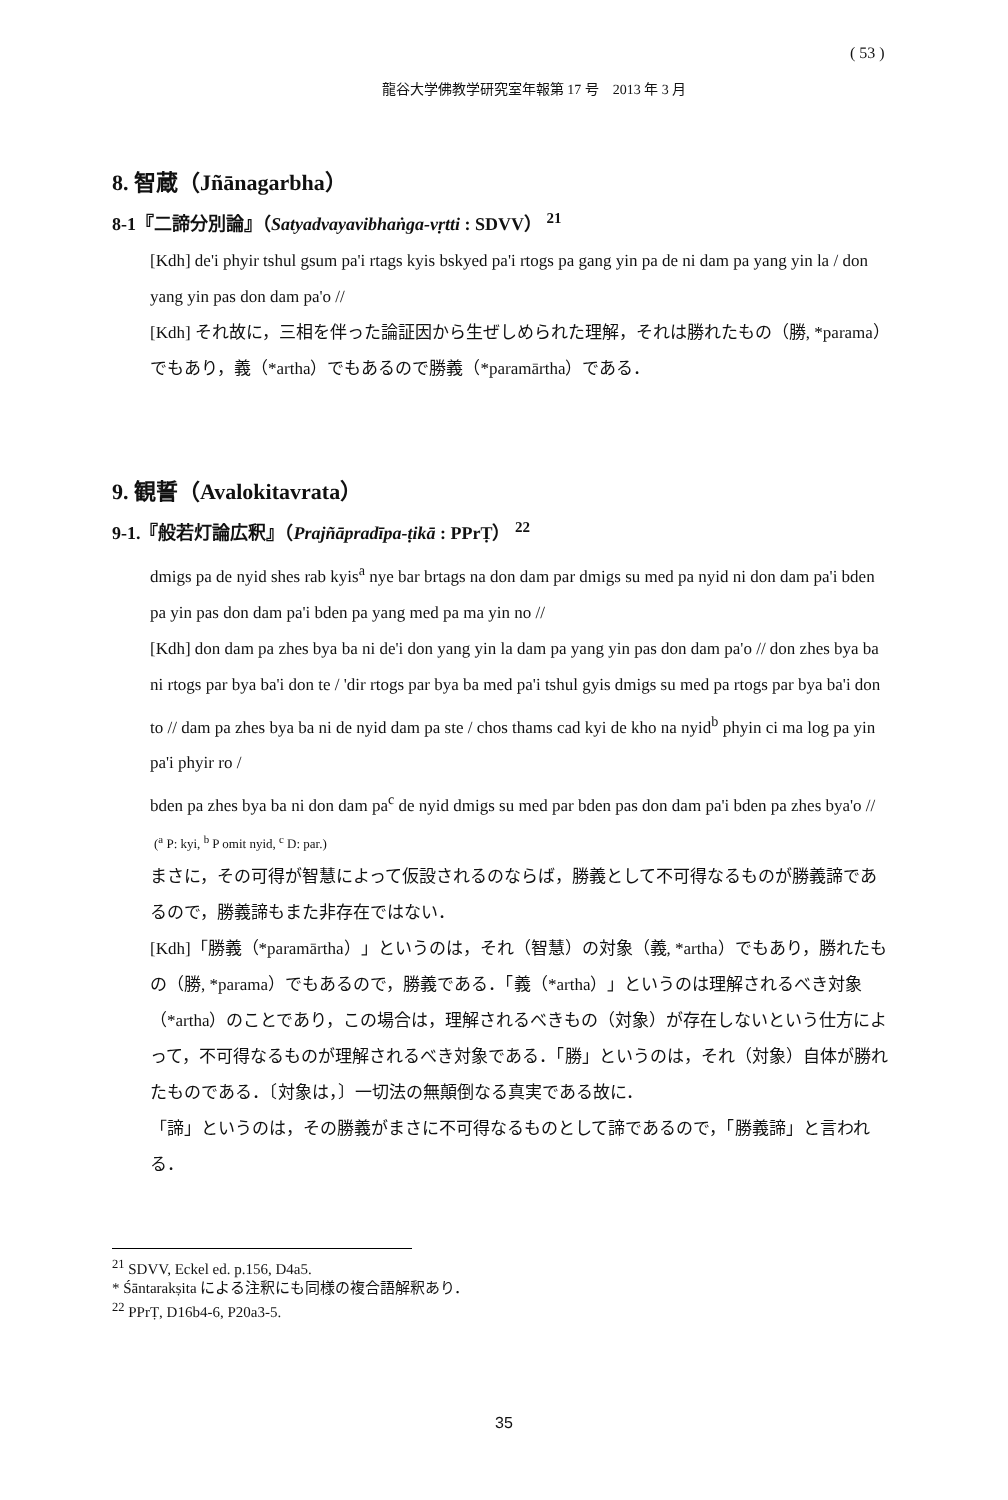( 53 )
龍谷大学佛教学研究室年報第 17 号　2013 年 3 月
8. 智蔵（Jñānagarbha）
8-1『二諦分別論』（Satyadvayavibhaṅga-vṛtti : SDVV） <sup>21</sup>
[Kdh] de'i phyir tshul gsum pa'i rtags kyis bskyed pa'i rtogs pa gang yin pa de ni dam pa yang yin la / don yang yin pas don dam pa'o //
[Kdh] それ故に，三相を伴った論証因から生ぜしめられた理解，それは勝れたもの（勝, *parama）でもあり，義（*artha）でもあるので勝義（*paramārtha）である．
9. 観誓（Avalokitavrata）
9-1.『般若灯論広釈』（Prajñāpradīpa-ṭikā : PPrṬ） <sup>22</sup>
dmigs pa de nyid shes rab kyis<sup>a</sup> nye bar brtags na don dam par dmigs su med pa nyid ni don dam pa'i bden pa yin pas don dam pa'i bden pa yang med pa ma yin no //
[Kdh] don dam pa zhes bya ba ni de'i don yang yin la dam pa yang yin pas don dam pa'o // don zhes bya ba ni rtogs par bya ba'i don te / 'dir rtogs par bya ba med pa'i tshul gyis dmigs su med pa rtogs par bya ba'i don to // dam pa zhes bya ba ni de nyid dam pa ste / chos thams cad kyi de kho na nyid<sup>b</sup> phyin ci ma log pa yin pa'i phyir ro /
bden pa zhes bya ba ni don dam pa<sup>c</sup> de nyid dmigs su med par bden pas don dam pa'i bden pa zhes bya'o //
(<sup>a</sup> P: kyi, <sup>b</sup> P omit nyid, <sup>c</sup> D: par.)
まさに，その可得が智慧によって仮設されるのならば，勝義として不可得なるものが勝義諦であるので，勝義諦もまた非存在ではない．
[Kdh]「勝義（*paramārtha）」というのは，それ（智慧）の対象（義, *artha）でもあり，勝れたもの（勝, *parama）でもあるので，勝義である．「義（*artha）」というのは理解されるべき対象（*artha）のことであり，この場合は，理解されるべきもの（対象）が存在しないという仕方によって，不可得なるものが理解されるべき対象である．「勝」というのは，それ（対象）自体が勝れたものである．〔対象は，〕一切法の無顛倒なる真実である故に．
「諦」というのは，その勝義がまさに不可得なるものとして諦であるので，「勝義諦」と言われる．
<sup>21</sup> SDVV, Eckel ed. p.156, D4a5.
* Śāntarakṣita による注釈にも同様の複合語解釈あり．
<sup>22</sup> PPrṬ, D16b4-6, P20a3-5.
35